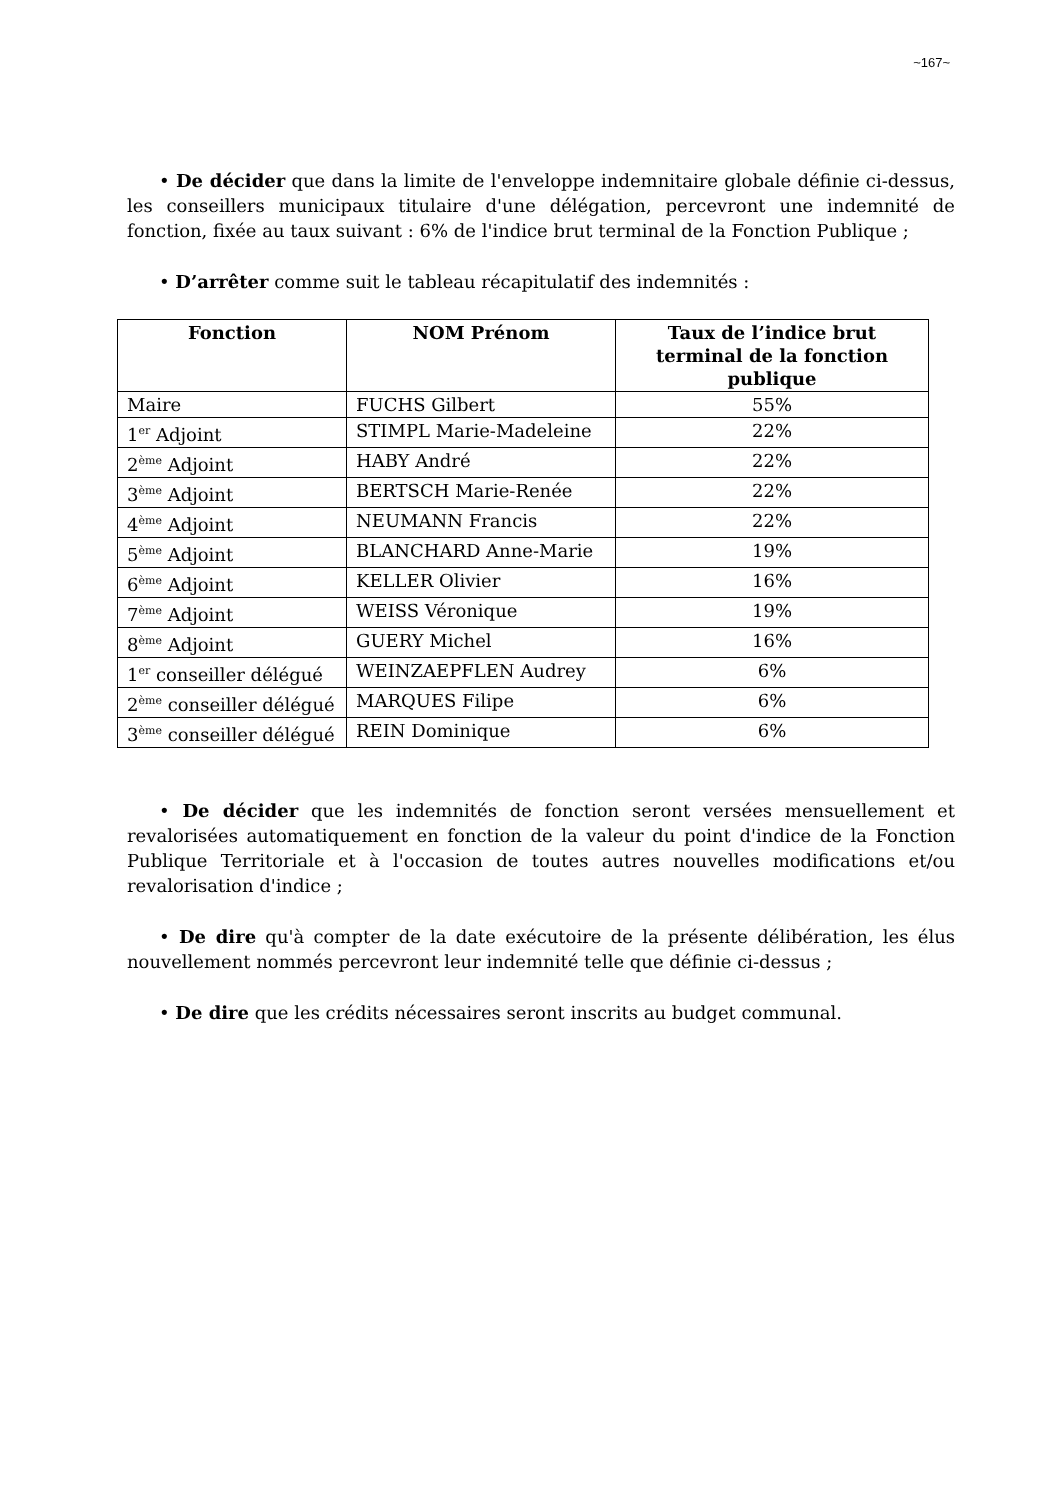~167~
• De décider que dans la limite de l'enveloppe indemnitaire globale définie ci-dessus, les conseillers municipaux titulaire d'une délégation, percevront une indemnité de fonction, fixée au taux suivant : 6% de l'indice brut terminal de la Fonction Publique ;
• D’arrêter comme suit le tableau récapitulatif des indemnités :
| Fonction | NOM Prénom | Taux de l’indice brut terminal de la fonction publique |
| --- | --- | --- |
| Maire | FUCHS Gilbert | 55% |
| 1<sup>er</sup> Adjoint | STIMPL Marie-Madeleine | 22% |
| 2<sup>ème</sup> Adjoint | HABY André | 22% |
| 3<sup>ème</sup> Adjoint | BERTSCH Marie-Renée | 22% |
| 4<sup>ème</sup> Adjoint | NEUMANN Francis | 22% |
| 5<sup>ème</sup> Adjoint | BLANCHARD Anne-Marie | 19% |
| 6<sup>ème</sup> Adjoint | KELLER Olivier | 16% |
| 7<sup>ème</sup> Adjoint | WEISS Véronique | 19% |
| 8<sup>ème</sup> Adjoint | GUERY Michel | 16% |
| 1<sup>er</sup> conseiller délégué | WEINZAEPFLEN Audrey | 6% |
| 2<sup>ème</sup> conseiller délégué | MARQUES Filipe | 6% |
| 3<sup>ème</sup> conseiller délégué | REIN Dominique | 6% |
• De décider que les indemnités de fonction seront versées mensuellement et revalorisées automatiquement en fonction de la valeur du point d'indice de la Fonction Publique Territoriale et à l'occasion de toutes autres nouvelles modifications et/ou revalorisation d'indice ;
• De dire qu'à compter de la date exécutoire de la présente délibération, les élus nouvellement nommés percevront leur indemnité telle que définie ci-dessus ;
• De dire que les crédits nécessaires seront inscrits au budget communal.